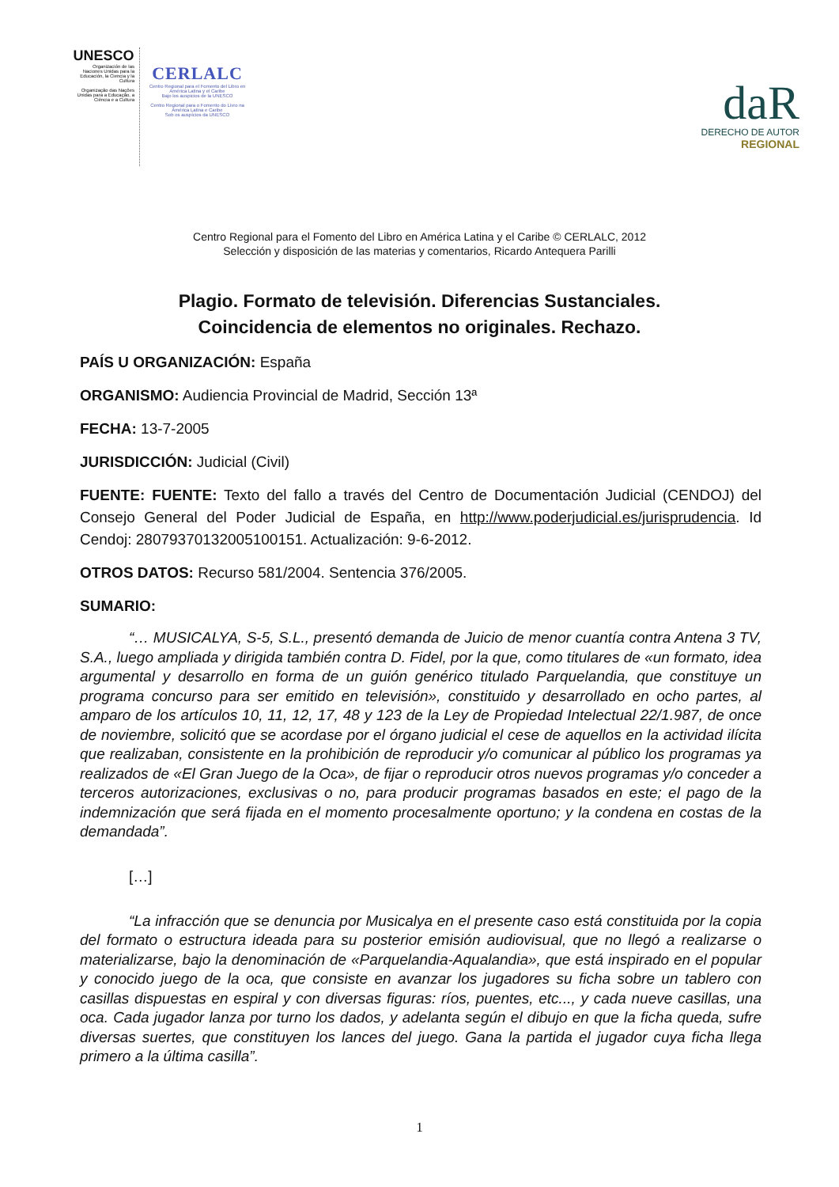UNESCO
Organización de las Naciones Unidas para la Educación, la Ciencia y la Cultura
Organização das Nações Unidas para a Educação, a Ciência e a Cultura
CERLALC
Centro Regional para el Fomento del Libro en América Latina y el Caribe
Bajo los auspicios de la UNESCO
Centro Regional para o Fomento do Livro na América Latina e Caribe
Sob os auspícios da UNESCO
daR
DERECHO DE AUTOR
REGIONAL
Centro Regional para el Fomento del Libro en América Latina y el Caribe © CERLALC, 2012
Selección y disposición de las materias y comentarios, Ricardo Antequera Parilli
Plagio. Formato de televisión. Diferencias Sustanciales.
Coincidencia de elementos no originales. Rechazo.
PAÍS U ORGANIZACIÓN: España
ORGANISMO: Audiencia Provincial de Madrid, Sección 13ª
FECHA: 13-7-2005
JURISDICCIÓN: Judicial (Civil)
FUENTE: FUENTE: Texto del fallo a través del Centro de Documentación Judicial (CENDOJ) del Consejo General del Poder Judicial de España, en http://www.poderjudicial.es/jurisprudencia. Id Cendoj: 28079370132005100151. Actualización: 9-6-2012.
OTROS DATOS: Recurso 581/2004. Sentencia 376/2005.
SUMARIO:
“… MUSICALYA, S-5, S.L., presentó demanda de Juicio de menor cuantía contra Antena 3 TV, S.A., luego ampliada y dirigida también contra D. Fidel, por la que, como titulares de «un formato, idea argumental y desarrollo en forma de un guión genérico titulado Parquelandia, que constituye un programa concurso para ser emitido en televisión», constituido y desarrollado en ocho partes, al amparo de los artículos 10, 11, 12, 17, 48 y 123 de la Ley de Propiedad Intelectual 22/1.987, de once de noviembre, solicitó que se acordase por el órgano judicial el cese de aquellos en la actividad ilícita que realizaban, consistente en la prohibición de reproducir y/o comunicar al público los programas ya realizados de «El Gran Juego de la Oca», de fijar o reproducir otros nuevos programas y/o conceder a terceros autorizaciones, exclusivas o no, para producir programas basados en este; el pago de la indemnización que será fijada en el momento procesalmente oportuno; y la condena en costas de la demandada”.
[…]
“La infracción que se denuncia por Musicalya en el presente caso está constituida por la copia del formato o estructura ideada para su posterior emisión audiovisual, que no llegó a realizarse o materializarse, bajo la denominación de «Parquelandia-Aqualandia», que está inspirado en el popular y conocido juego de la oca, que consiste en avanzar los jugadores su ficha sobre un tablero con casillas dispuestas en espiral y con diversas figuras: ríos, puentes, etc..., y cada nueve casillas, una oca. Cada jugador lanza por turno los dados, y adelanta según el dibujo en que la ficha queda, sufre diversas suertes, que constituyen los lances del juego. Gana la partida el jugador cuya ficha llega primero a la última casilla”.
1